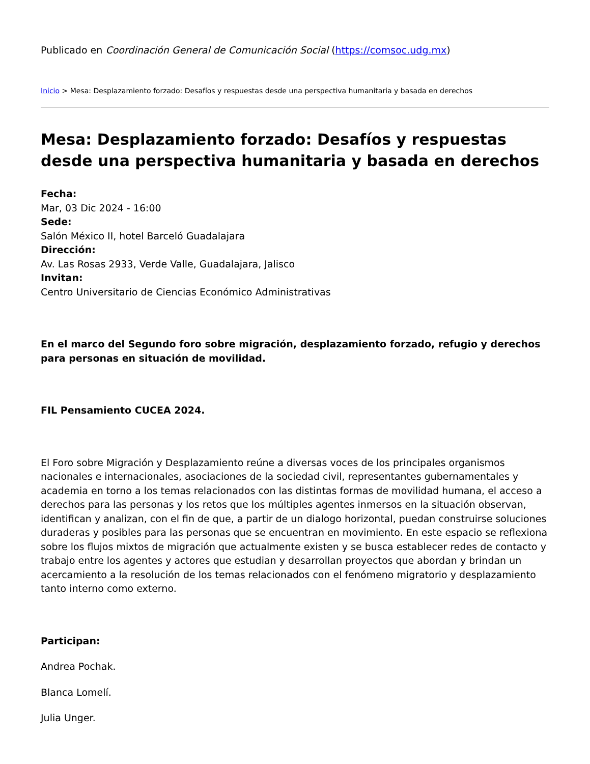Publicado en Coordinación General de Comunicación Social (https://comsoc.udg.mx)
Inicio > Mesa: Desplazamiento forzado: Desafíos y respuestas desde una perspectiva humanitaria y basada en derechos
Mesa: Desplazamiento forzado: Desafíos y respuestas desde una perspectiva humanitaria y basada en derechos
Fecha:
Mar, 03 Dic 2024 - 16:00
Sede:
Salón México II, hotel Barceló Guadalajara
Dirección:
Av. Las Rosas 2933, Verde Valle, Guadalajara, Jalisco
Invitan:
Centro Universitario de Ciencias Económico Administrativas
En el marco del Segundo foro sobre migración, desplazamiento forzado, refugio y derechos para personas en situación de movilidad.
FIL Pensamiento CUCEA 2024.
El Foro sobre Migración y Desplazamiento reúne a diversas voces de los principales organismos nacionales e internacionales, asociaciones de la sociedad civil, representantes gubernamentales y academia en torno a los temas relacionados con las distintas formas de movilidad humana, el acceso a derechos para las personas y los retos que los múltiples agentes inmersos en la situación observan, identifican y analizan, con el fin de que, a partir de un dialogo horizontal, puedan construirse soluciones duraderas y posibles para las personas que se encuentran en movimiento. En este espacio se reflexiona sobre los flujos mixtos de migración que actualmente existen y se busca establecer redes de contacto y trabajo entre los agentes y actores que estudian y desarrollan proyectos que abordan y brindan un acercamiento a la resolución de los temas relacionados con el fenómeno migratorio y desplazamiento tanto interno como externo.
Participan:
Andrea Pochak.
Blanca Lomelí.
Julia Unger.